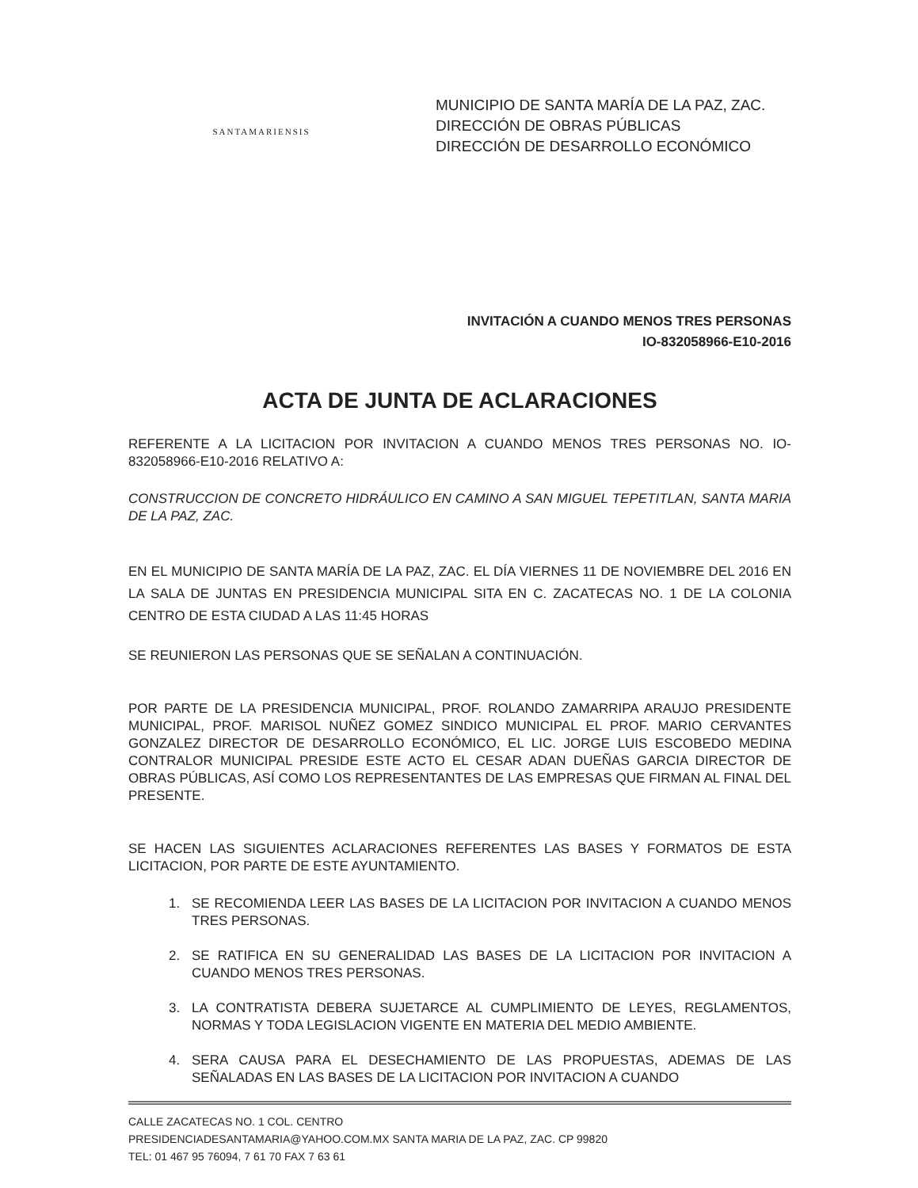SANTAMARIENSIS
MUNICIPIO DE SANTA MARÍA DE LA PAZ, ZAC.
DIRECCIÓN DE OBRAS PÚBLICAS
DIRECCIÓN DE DESARROLLO ECONÓMICO
INVITACIÓN A CUANDO MENOS TRES PERSONAS
IO-832058966-E10-2016
ACTA DE JUNTA DE ACLARACIONES
REFERENTE A LA LICITACION POR INVITACION A CUANDO MENOS TRES PERSONAS NO. IO-832058966-E10-2016 RELATIVO A:
CONSTRUCCION DE CONCRETO HIDRÁULICO EN CAMINO A SAN MIGUEL TEPETITLAN, SANTA MARIA DE LA PAZ, ZAC.
EN EL MUNICIPIO DE SANTA MARÍA DE LA PAZ, ZAC. EL DÍA VIERNES 11 DE NOVIEMBRE DEL 2016 EN LA SALA DE JUNTAS EN PRESIDENCIA MUNICIPAL SITA EN C. ZACATECAS NO. 1 DE LA COLONIA CENTRO DE ESTA CIUDAD A LAS 11:45 HORAS
SE REUNIERON LAS PERSONAS QUE SE SEÑALAN A CONTINUACIÓN.
POR PARTE DE LA PRESIDENCIA MUNICIPAL, PROF. ROLANDO ZAMARRIPA ARAUJO PRESIDENTE MUNICIPAL, PROF. MARISOL NUÑEZ GOMEZ SINDICO MUNICIPAL EL PROF. MARIO CERVANTES GONZALEZ DIRECTOR DE DESARROLLO ECONÓMICO, EL LIC. JORGE LUIS ESCOBEDO MEDINA CONTRALOR MUNICIPAL PRESIDE ESTE ACTO EL CESAR ADAN DUEÑAS GARCIA DIRECTOR DE OBRAS PÚBLICAS, ASÍ COMO LOS REPRESENTANTES DE LAS EMPRESAS QUE FIRMAN AL FINAL DEL PRESENTE.
SE HACEN LAS SIGUIENTES ACLARACIONES REFERENTES LAS BASES Y FORMATOS DE ESTA LICITACION, POR PARTE DE ESTE AYUNTAMIENTO.
1. SE RECOMIENDA LEER LAS BASES DE LA LICITACION POR INVITACION A CUANDO MENOS TRES PERSONAS.
2. SE RATIFICA EN SU GENERALIDAD LAS BASES DE LA LICITACION POR INVITACION A CUANDO MENOS TRES PERSONAS.
3. LA CONTRATISTA DEBERA SUJETARCE AL CUMPLIMIENTO DE LEYES, REGLAMENTOS, NORMAS Y TODA LEGISLACION VIGENTE EN MATERIA DEL MEDIO AMBIENTE.
4. SERA CAUSA PARA EL DESECHAMIENTO DE LAS PROPUESTAS, ADEMAS DE LAS SEÑALADAS EN LAS BASES DE LA LICITACION POR INVITACION A CUANDO
CALLE ZACATECAS NO. 1 COL. CENTRO
PRESIDENCIADESANTAMARIA@YAHOO.COM.MX SANTA MARIA DE LA PAZ, ZAC. CP 99820
TEL: 01 467 95 76094, 7 61 70 FAX 7 63 61